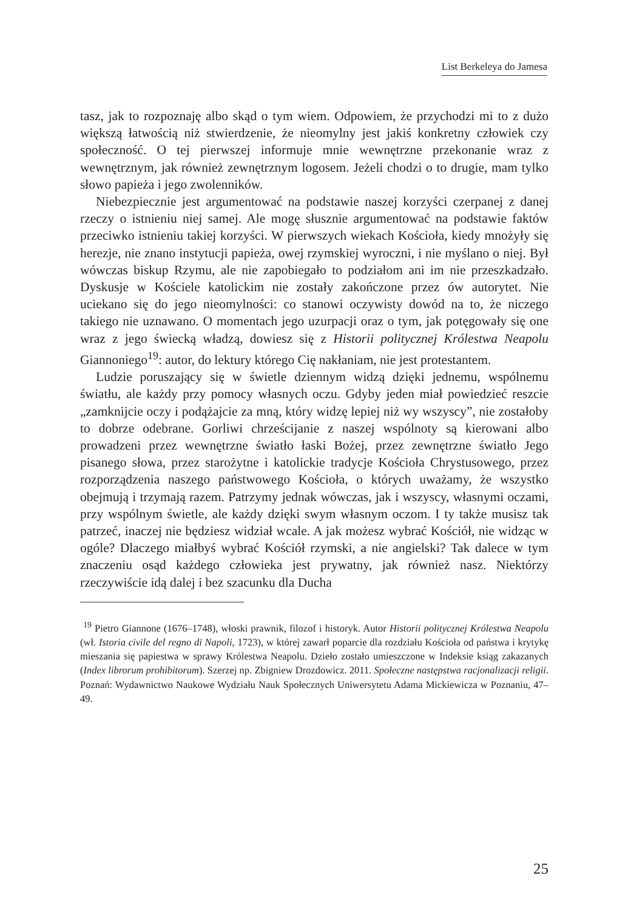List Berkeleya do Jamesa
tasz, jak to rozpoznaję albo skąd o tym wiem. Odpowiem, że przychodzi mi to z dużo większą łatwością niż stwierdzenie, że nieomylny jest jakiś konkretny człowiek czy społeczność. O tej pierwszej informuje mnie wewnętrzne przekonanie wraz z wewnętrznym, jak również zewnętrznym logosem. Jeżeli chodzi o to drugie, mam tylko słowo papieża i jego zwolenników.
Niebezpiecznie jest argumentować na podstawie naszej korzyści czerpanej z danej rzeczy o istnieniu niej samej. Ale mogę słusznie argumentować na podstawie faktów przeciwko istnieniu takiej korzyści. W pierwszych wiekach Kościoła, kiedy mnożyły się herezje, nie znano instytucji papieża, owej rzymskiej wyroczni, i nie myślano o niej. Był wówczas biskup Rzymu, ale nie zapobiegało to podziałom ani im nie przeszkadzało. Dyskusje w Kościele katolickim nie zostały zakończone przez ów autorytet. Nie uciekano się do jego nieomylności: co stanowi oczywisty dowód na to, że niczego takiego nie uznawano. O momentach jego uzurpacji oraz o tym, jak potęgowały się one wraz z jego świecką władzą, dowiesz się z Historii politycznej Królestwa Neapolu Giannoniego<sup>19</sup>: autor, do lektury którego Cię nakłaniam, nie jest protestantem.
Ludzie poruszający się w świetle dziennym widzą dzięki jednemu, wspólnemu światłu, ale każdy przy pomocy własnych oczu. Gdyby jeden miał powiedzieć reszcie „zamknijcie oczy i podążajcie za mną, który widzę lepiej niż wy wszyscy”, nie zostałoby to dobrze odebrane. Gorliwi chrześcijanie z naszej wspólnoty są kierowani albo prowadzeni przez wewnętrzne światło łaski Bożej, przez zewnętrzne światło Jego pisanego słowa, przez starożytne i katolickie tradycje Kościoła Chrystusowego, przez rozporządzenia naszego państwowego Kościoła, o których uważamy, że wszystko obejmują i trzymają razem. Patrzymy jednak wówczas, jak i wszyscy, własnymi oczami, przy wspólnym świetle, ale każdy dzięki swym własnym oczom. I ty także musisz tak patrzeć, inaczej nie będziesz widział wcale. A jak możesz wybrać Kościół, nie widząc w ogóle? Dlaczego miałbyś wybrać Kościół rzymski, a nie angielski? Tak dalece w tym znaczeniu osąd każdego człowieka jest prywatny, jak również nasz. Niektórzy rzeczywiście idą dalej i bez szacunku dla Ducha
<sup>19</sup> Pietro Giannone (1676–1748), włoski prawnik, filozof i historyk. Autor Historii politycznej Królestwa Neapolu (wł. Istoria civile del regno di Napoli, 1723), w której zawarł poparcie dla rozdziału Kościoła od państwa i krytykę mieszania się papiestwa w sprawy Królestwa Neapolu. Dzieło zostało umieszczone w Indeksie ksiąg zakazanych (Index librorum prohibitorum). Szerzej np. Zbigniew Drozdowicz. 2011. Społeczne następstwa racjonalizacji religii. Poznań: Wydawnictwo Naukowe Wydziału Nauk Społecznych Uniwersytetu Adama Mickiewicza w Poznaniu, 47–49.
25